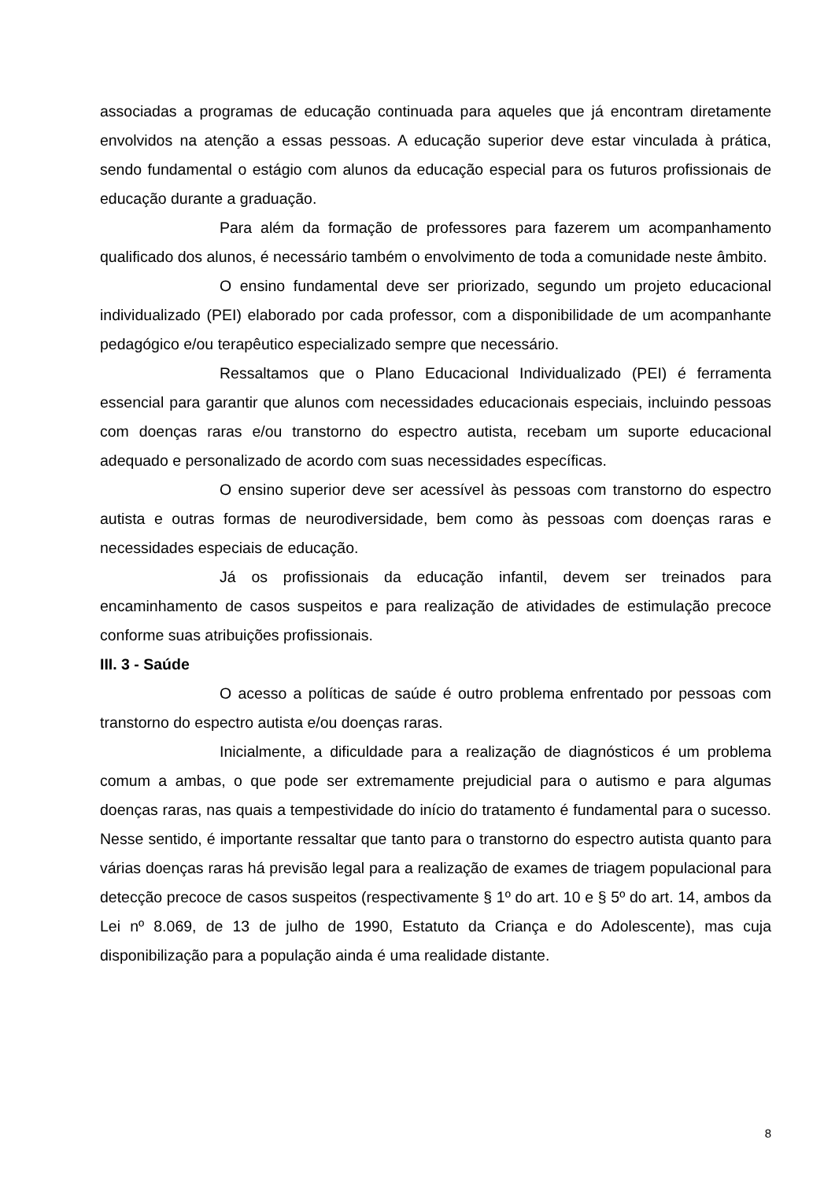associadas a programas de educação continuada para aqueles que já encontram diretamente envolvidos na atenção a essas pessoas. A educação superior deve estar vinculada à prática, sendo fundamental o estágio com alunos da educação especial para os futuros profissionais de educação durante a graduação.
Para além da formação de professores para fazerem um acompanhamento qualificado dos alunos, é necessário também o envolvimento de toda a comunidade neste âmbito.
O ensino fundamental deve ser priorizado, segundo um projeto educacional individualizado (PEI) elaborado por cada professor, com a disponibilidade de um acompanhante pedagógico e/ou terapêutico especializado sempre que necessário.
Ressaltamos que o Plano Educacional Individualizado (PEI) é ferramenta essencial para garantir que alunos com necessidades educacionais especiais, incluindo pessoas com doenças raras e/ou transtorno do espectro autista, recebam um suporte educacional adequado e personalizado de acordo com suas necessidades específicas.
O ensino superior deve ser acessível às pessoas com transtorno do espectro autista e outras formas de neurodiversidade, bem como às pessoas com doenças raras e necessidades especiais de educação.
Já os profissionais da educação infantil, devem ser treinados para encaminhamento de casos suspeitos e para realização de atividades de estimulação precoce conforme suas atribuições profissionais.
III. 3 - Saúde
O acesso a políticas de saúde é outro problema enfrentado por pessoas com transtorno do espectro autista e/ou doenças raras.
Inicialmente, a dificuldade para a realização de diagnósticos é um problema comum a ambas, o que pode ser extremamente prejudicial para o autismo e para algumas doenças raras, nas quais a tempestividade do início do tratamento é fundamental para o sucesso. Nesse sentido, é importante ressaltar que tanto para o transtorno do espectro autista quanto para várias doenças raras há previsão legal para a realização de exames de triagem populacional para detecção precoce de casos suspeitos (respectivamente § 1º do art. 10 e § 5º do art. 14, ambos da Lei nº 8.069, de 13 de julho de 1990, Estatuto da Criança e do Adolescente), mas cuja disponibilização para a população ainda é uma realidade distante.
8